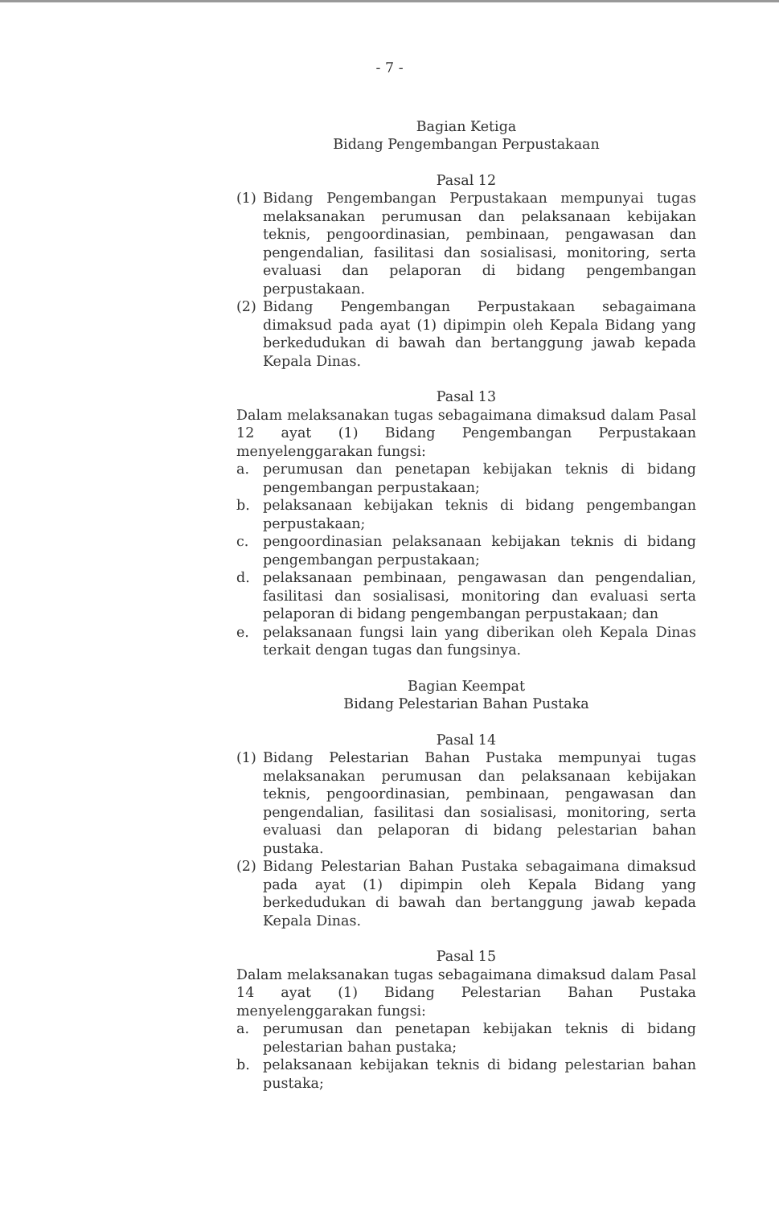- 7 -
Bagian Ketiga
Bidang Pengembangan Perpustakaan
Pasal 12
(1) Bidang Pengembangan Perpustakaan mempunyai tugas melaksanakan perumusan dan pelaksanaan kebijakan teknis, pengoordinasian, pembinaan, pengawasan dan pengendalian, fasilitasi dan sosialisasi, monitoring, serta evaluasi dan pelaporan di bidang pengembangan perpustakaan.
(2) Bidang Pengembangan Perpustakaan sebagaimana dimaksud pada ayat (1) dipimpin oleh Kepala Bidang yang berkedudukan di bawah dan bertanggung jawab kepada Kepala Dinas.
Pasal 13
Dalam melaksanakan tugas sebagaimana dimaksud dalam Pasal 12 ayat (1) Bidang Pengembangan Perpustakaan menyelenggarakan fungsi:
a. perumusan dan penetapan kebijakan teknis di bidang pengembangan perpustakaan;
b. pelaksanaan kebijakan teknis di bidang pengembangan perpustakaan;
c. pengoordinasian pelaksanaan kebijakan teknis di bidang pengembangan perpustakaan;
d. pelaksanaan pembinaan, pengawasan dan pengendalian, fasilitasi dan sosialisasi, monitoring dan evaluasi serta pelaporan di bidang pengembangan perpustakaan; dan
e. pelaksanaan fungsi lain yang diberikan oleh Kepala Dinas terkait dengan tugas dan fungsinya.
Bagian Keempat
Bidang Pelestarian Bahan Pustaka
Pasal 14
(1) Bidang Pelestarian Bahan Pustaka mempunyai tugas melaksanakan perumusan dan pelaksanaan kebijakan teknis, pengoordinasian, pembinaan, pengawasan dan pengendalian, fasilitasi dan sosialisasi, monitoring, serta evaluasi dan pelaporan di bidang pelestarian bahan pustaka.
(2) Bidang Pelestarian Bahan Pustaka sebagaimana dimaksud pada ayat (1) dipimpin oleh Kepala Bidang yang berkedudukan di bawah dan bertanggung jawab kepada Kepala Dinas.
Pasal 15
Dalam melaksanakan tugas sebagaimana dimaksud dalam Pasal 14 ayat (1) Bidang Pelestarian Bahan Pustaka menyelenggarakan fungsi:
a. perumusan dan penetapan kebijakan teknis di bidang pelestarian bahan pustaka;
b. pelaksanaan kebijakan teknis di bidang pelestarian bahan pustaka;